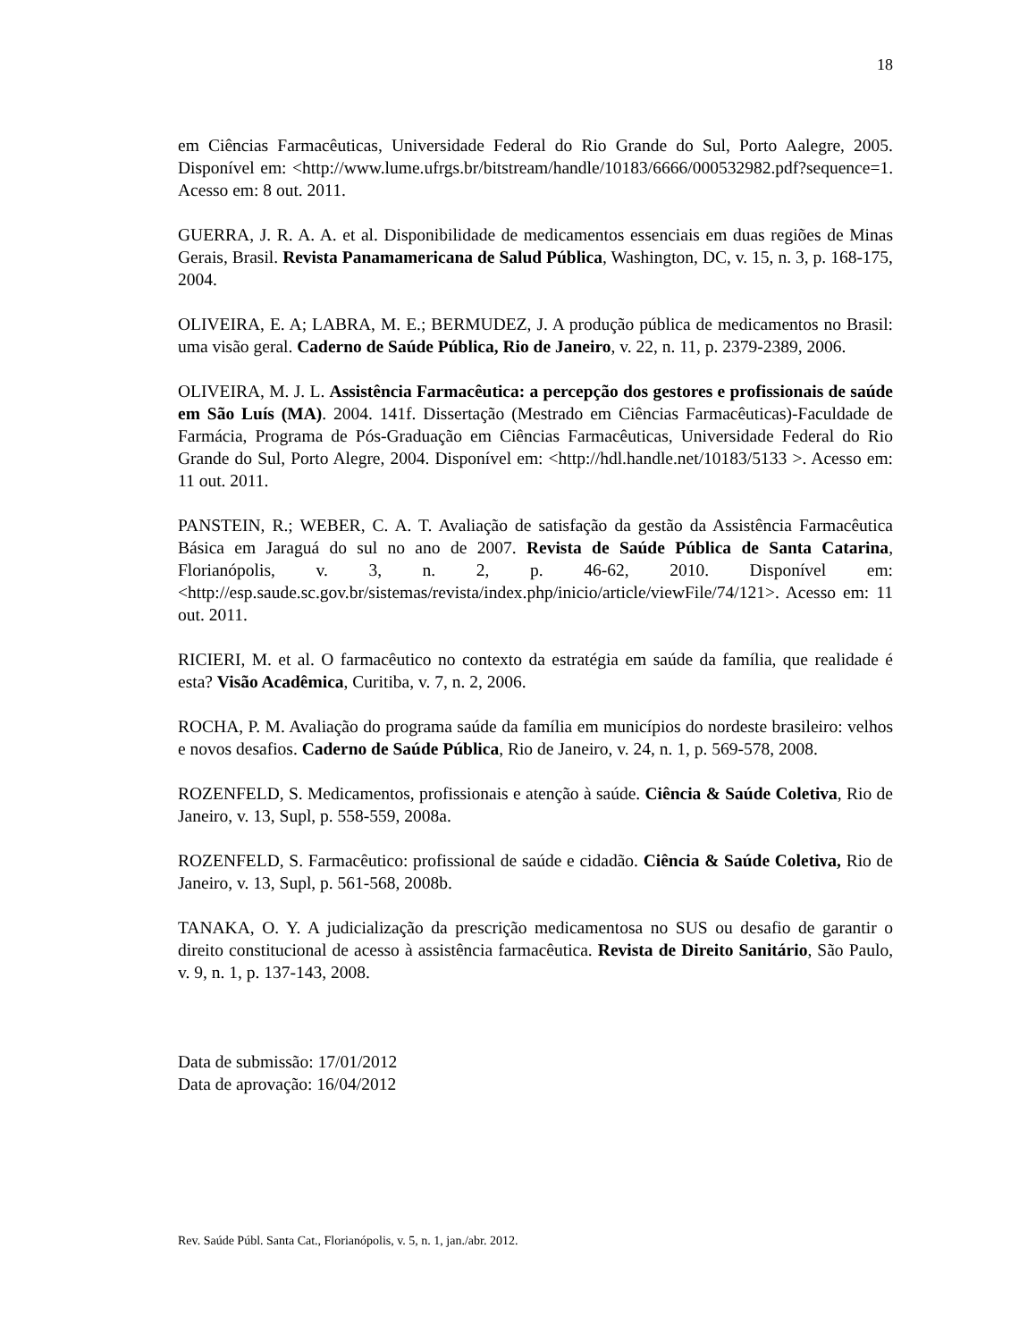18
em Ciências Farmacêuticas, Universidade Federal do Rio Grande do Sul, Porto Aalegre, 2005. Disponível em: <http://www.lume.ufrgs.br/bitstream/handle/10183/6666/000532982.pdf?sequence=1. Acesso em: 8 out. 2011.
GUERRA, J. R. A. A. et al. Disponibilidade de medicamentos essenciais em duas regiões de Minas Gerais, Brasil. Revista Panamamericana de Salud Pública, Washington, DC, v. 15, n. 3, p. 168-175, 2004.
OLIVEIRA, E. A; LABRA, M. E.; BERMUDEZ, J. A produção pública de medicamentos no Brasil: uma visão geral. Caderno de Saúde Pública, Rio de Janeiro, v. 22, n. 11, p. 2379-2389, 2006.
OLIVEIRA, M. J. L. Assistência Farmacêutica: a percepção dos gestores e profissionais de saúde em São Luís (MA). 2004. 141f. Dissertação (Mestrado em Ciências Farmacêuticas)-Faculdade de Farmácia, Programa de Pós-Graduação em Ciências Farmacêuticas, Universidade Federal do Rio Grande do Sul, Porto Alegre, 2004. Disponível em: <http://hdl.handle.net/10183/5133 >. Acesso em: 11 out. 2011.
PANSTEIN, R.; WEBER, C. A. T. Avaliação de satisfação da gestão da Assistência Farmacêutica Básica em Jaraguá do sul no ano de 2007. Revista de Saúde Pública de Santa Catarina, Florianópolis, v. 3, n. 2, p. 46-62, 2010. Disponível em: <http://esp.saude.sc.gov.br/sistemas/revista/index.php/inicio/article/viewFile/74/121>. Acesso em: 11 out. 2011.
RICIERI, M. et al. O farmacêutico no contexto da estratégia em saúde da família, que realidade é esta? Visão Acadêmica, Curitiba, v. 7, n. 2, 2006.
ROCHA, P. M. Avaliação do programa saúde da família em municípios do nordeste brasileiro: velhos e novos desafios. Caderno de Saúde Pública, Rio de Janeiro, v. 24, n. 1, p. 569-578, 2008.
ROZENFELD, S. Medicamentos, profissionais e atenção à saúde. Ciência & Saúde Coletiva, Rio de Janeiro, v. 13, Supl, p. 558-559, 2008a.
ROZENFELD, S. Farmacêutico: profissional de saúde e cidadão. Ciência & Saúde Coletiva, Rio de Janeiro, v. 13, Supl, p. 561-568, 2008b.
TANAKA, O. Y. A judicialização da prescrição medicamentosa no SUS ou desafio de garantir o direito constitucional de acesso à assistência farmacêutica. Revista de Direito Sanitário, São Paulo, v. 9, n. 1, p. 137-143, 2008.
Data de submissão: 17/01/2012
Data de aprovação: 16/04/2012
Rev. Saúde Públ. Santa Cat., Florianópolis, v. 5, n. 1, jan./abr. 2012.